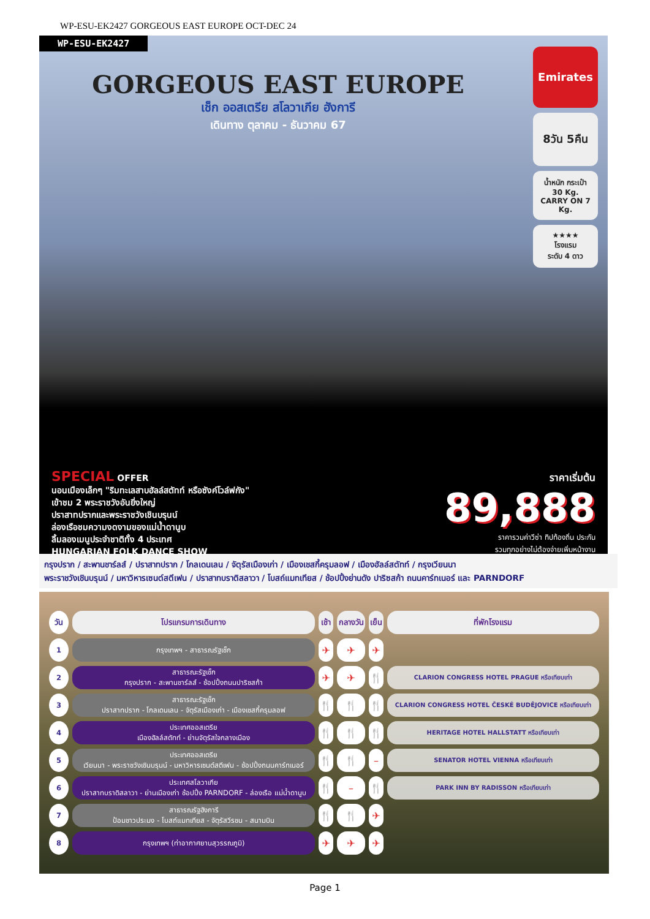WP-ESU-EK2427 GORGEOUS EAST EUROPE OCT-DEC 24
WP-ESU-EK2427
GORGEOUS EAST EUROPE
เช็ก ออสเตรีย สโลวาเกีย ฮังการี
เดินทาง ตุลาคม - ธันวาคม 67
Emirates
8วัน 5คืน
น้ำหนัก กระเป๋า
30 Kg.
CARRY ON 7 Kg.
★★★★
โรงแรม
ระดับ 4 ดาว
SPECIAL OFFER
นอนเมืองเล็กๆ "ริมทะเลสาบฮัลล์สตัทท์ หรือซังค์โวล์ฟกัง"
เข้าชม 2 พระราชวังอันยิ่งใหญ่
ปราสาทปรากและพระราชวังเชินบรุนน์
ล่องเรือชมความงดงามของแม่น้ำดานูบ
ลิ้มลองเมนูประจำชาติทั้ง 4 ประเทศ
HUNGARIAN FOLK DANCE SHOW
ราคาเริ่มต้น
89,888
ราคารวมค่าวีซ่า ทิปท้องถิ่น ประกัน
รวมทุกอย่างไม่ต้องจ่ายเพิ่มหน้างาน
กรุงปราก / สะพานชาร์ลส์ / ปราสาทปราก / โกลเดนเลน / จัตุรัสเมืองเก่า / เมืองเชสกี้ครุมลอฟ / เมืองฮัลล์สตัทท์ / กรุงเวียนนา
พระราชวังเชินบรุนน์ / มหาวิหารเซนต์สตีเฟน / ปราสาทบราติสลาวา / โบสถ์แมทเทียส / ช้อปปิ้งย่านดัง ปาริซสก้า ถนนคาร์ทเนอร์ และ PARNDORF
| วัน | โปรแกรมการเดินทาง | เช้า | กลางวัน | เย็น | ที่พักโรงแรม |
| --- | --- | --- | --- | --- | --- |
| 1 | กรุงเทพฯ - สาธารณรัฐเช็ก | ✈ | ✈ | ✈ | |
| 2 | สาธารณะรัฐเช็ก กรุงปราก - สะพานชาร์ลส์ - ช้อปปิ้งถนนปาริซสก้า | ✈ | ✈ | 🍴 | CLARION CONGRESS HOTEL PRAGUE หรือเทียบเท่า |
| 3 | สาธารณะรัฐเช็ก ปราสาทปราก - โกลเดนเลน - จัตุรัสเมืองเก่า - เมืองเชสกี้ครุมลอฟ | 🍴 | 🍴 | 🍴 | CLARION CONGRESS HOTEL ČESKÉ BUDĚJOVICE หรือเทียบเท่า |
| 4 | ประเทศออสเตรีย เมืองฮัลล์สตัทท์ - ย่านจัตุรัสใจกลางเมือง | 🍴 | 🍴 | 🍴 | HERITAGE HOTEL HALLSTATT หรือเทียบเท่า |
| 5 | ประเทศออสเตรีย เวียนนา - พระราชวังเชินบรุนน์ - มหาวิหารเซนต์สตีเฟน - ช้อปปิ้งถนนคาร์ทเนอร์ | 🍴 | 🍴 | – | SENATOR HOTEL VIENNA หรือเทียบเท่า |
| 6 | ประเทศสโลวาเกีย ปราสาทบราติสลาวา - ย่านเมืองเก่า ช้อปปิ้ง PARNDORF - ล่องเรือ แม่น้ำดานูบ | 🍴 | – | 🍴 | PARK INN BY RADISSON หรือเทียบเท่า |
| 7 | สาธารณรัฐฮังการี ป้อมชาวประมง - โบสถ์แมทเทียส - จัตุรัสวีรชน - สนามบิน | 🍴 | 🍴 | ✈ | |
| 8 | กรุงเทพฯ (ท่าอากาศยานสุวรรณภูมิ) | ✈ | ✈ | ✈ | |
Page 1